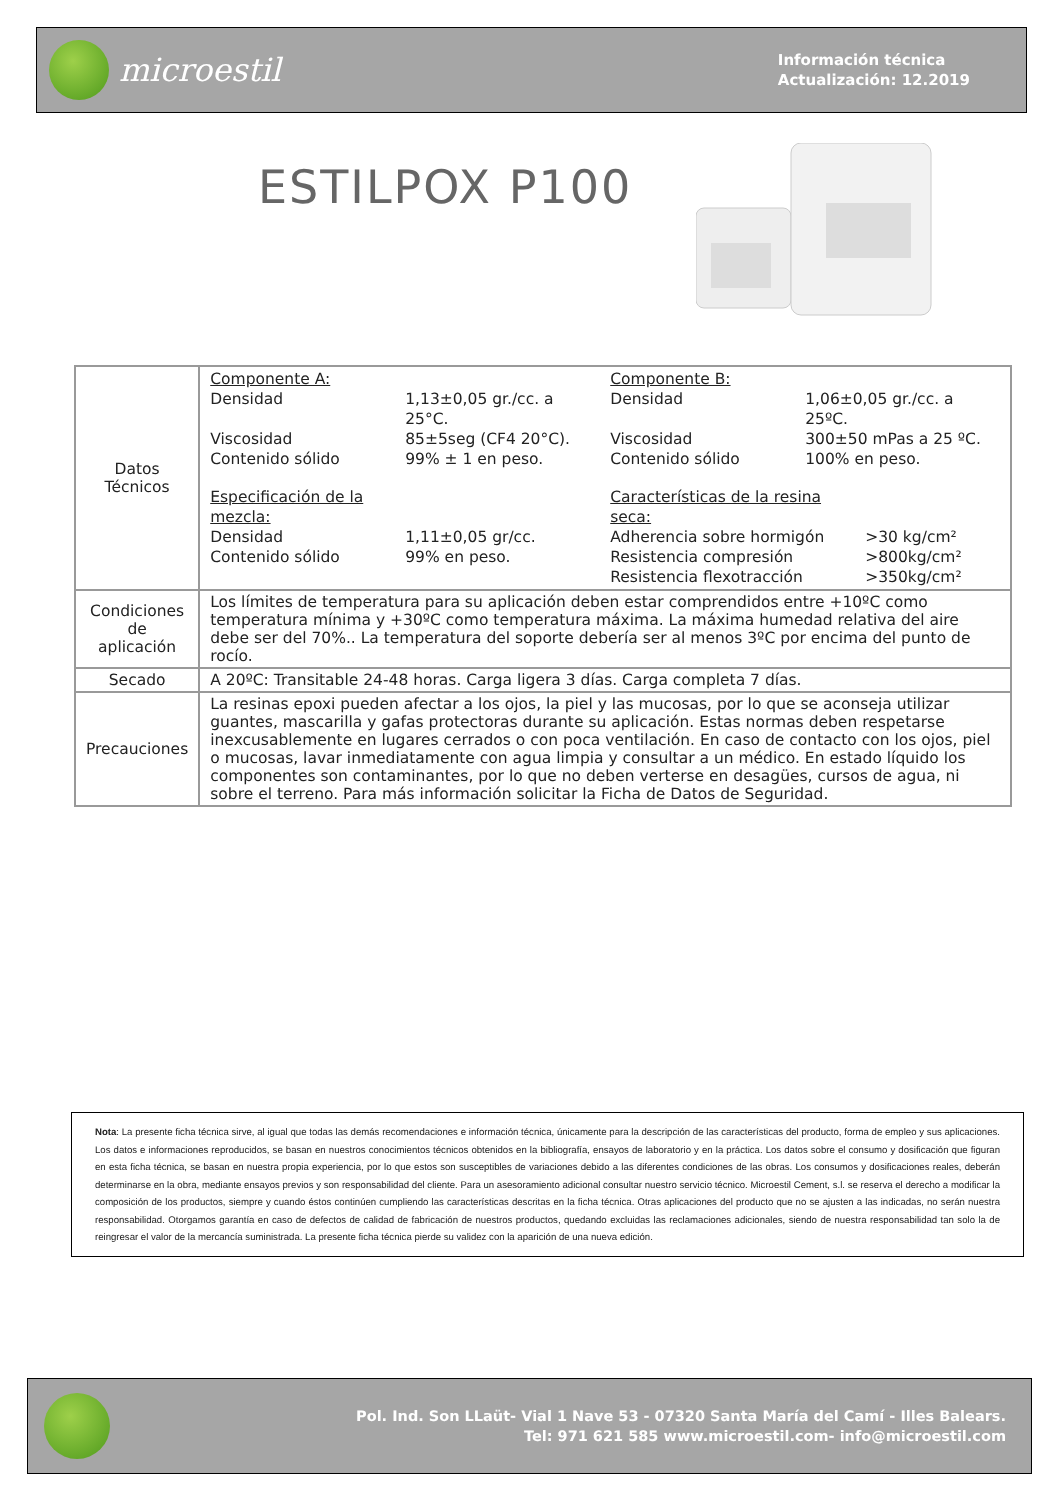microestil
Información técnica
Actualización: 12.2019
ESTILPOX P100
| Datos Técnicos | Componente A: Densidad 1,13±0,05 gr./cc. a 25°C. Viscosidad 85±5seg (CF4 20°C). Contenido sólido 99% ± 1 en peso. Especificación de la mezcla: Densidad 1,11±0,05 gr/cc. Contenido sólido 99% en peso. Componente B: Densidad 1,06±0,05 gr./cc. a 25ºC. Viscosidad 300±50 mPas a 25 ºC. Contenido sólido 100% en peso. Características de la resina seca: Adherencia sobre hormigón >30 kg/cm² Resistencia compresión >800kg/cm² Resistencia flexotracción >350kg/cm² |
| Condiciones de aplicación | Los límites de temperatura para su aplicación deben estar comprendidos entre +10ºC como temperatura mínima y +30ºC como temperatura máxima. La máxima humedad relativa del aire debe ser del 70%.. La temperatura del soporte debería ser al menos 3ºC por encima del punto de rocío. |
| Secado | A 20ºC: Transitable 24-48 horas. Carga ligera 3 días. Carga completa 7 días. |
| Precauciones | La resinas epoxi pueden afectar a los ojos, la piel y las mucosas, por lo que se aconseja utilizar guantes, mascarilla y gafas protectoras durante su aplicación. Estas normas deben respetarse inexcusablemente en lugares cerrados o con poca ventilación. En caso de contacto con los ojos, piel o mucosas, lavar inmediatamente con agua limpia y consultar a un médico. En estado líquido los componentes son contaminantes, por lo que no deben verterse en desagües, cursos de agua, ni sobre el terreno. Para más información solicitar la Ficha de Datos de Seguridad. |
Nota: La presente ficha técnica sirve, al igual que todas las demás recomendaciones e información técnica, únicamente para la descripción de las características del producto, forma de empleo y sus aplicaciones. Los datos e informaciones reproducidos, se basan en nuestros conocimientos técnicos obtenidos en la bibliografía, ensayos de laboratorio y en la práctica. Los datos sobre el consumo y dosificación que figuran en esta ficha técnica, se basan en nuestra propia experiencia, por lo que estos son susceptibles de variaciones debido a las diferentes condiciones de las obras. Los consumos y dosificaciones reales, deberán determinarse en la obra, mediante ensayos previos y son responsabilidad del cliente. Para un asesoramiento adicional consultar nuestro servicio técnico. Microestil Cement, s.l. se reserva el derecho a modificar la composición de los productos, siempre y cuando éstos continúen cumpliendo las características descritas en la ficha técnica. Otras aplicaciones del producto que no se ajusten a las indicadas, no serán nuestra responsabilidad. Otorgamos garantía en caso de defectos de calidad de fabricación de nuestros productos, quedando excluidas las reclamaciones adicionales, siendo de nuestra responsabilidad tan solo la de reingresar el valor de la mercancía suministrada. La presente ficha técnica pierde su validez con la aparición de una nueva edición.
Pol. Ind. Son LLaüt- Vial 1 Nave 53 - 07320 Santa María del Camí - Illes Balears.
Tel: 971 621 585 www.microestil.com- info@microestil.com